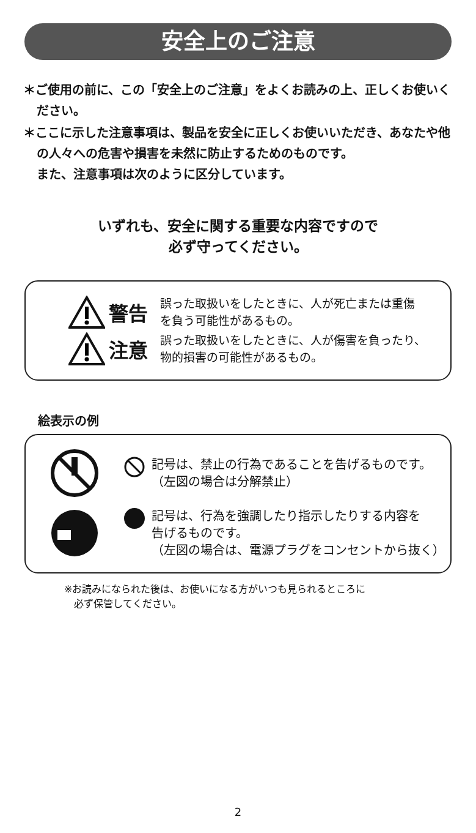安全上のご注意
＊ご使用の前に、この「安全上のご注意」をよくお読みの上、正しくお使いください。
＊ここに示した注意事項は、製品を安全に正しくお使いいただき、あなたや他の人々への危害や損害を未然に防止するためのものです。
また、注意事項は次のように区分しています。
いずれも、安全に関する重要な内容ですので
必ず守ってください。
警告
誤った取扱いをしたときに、人が死亡または重傷
を負う可能性があるもの。
注意
誤った取扱いをしたときに、人が傷害を負ったり、
物的損害の可能性があるもの。
絵表示の例
記号は、禁止の行為であることを告げるものです。
（左図の場合は分解禁止）
記号は、行為を強調したり指示したりする内容を
告げるものです。
（左図の場合は、電源プラグをコンセントから抜く）
※お読みになられた後は、お使いになる方がいつも見られるところに
　必ず保管してください。
2